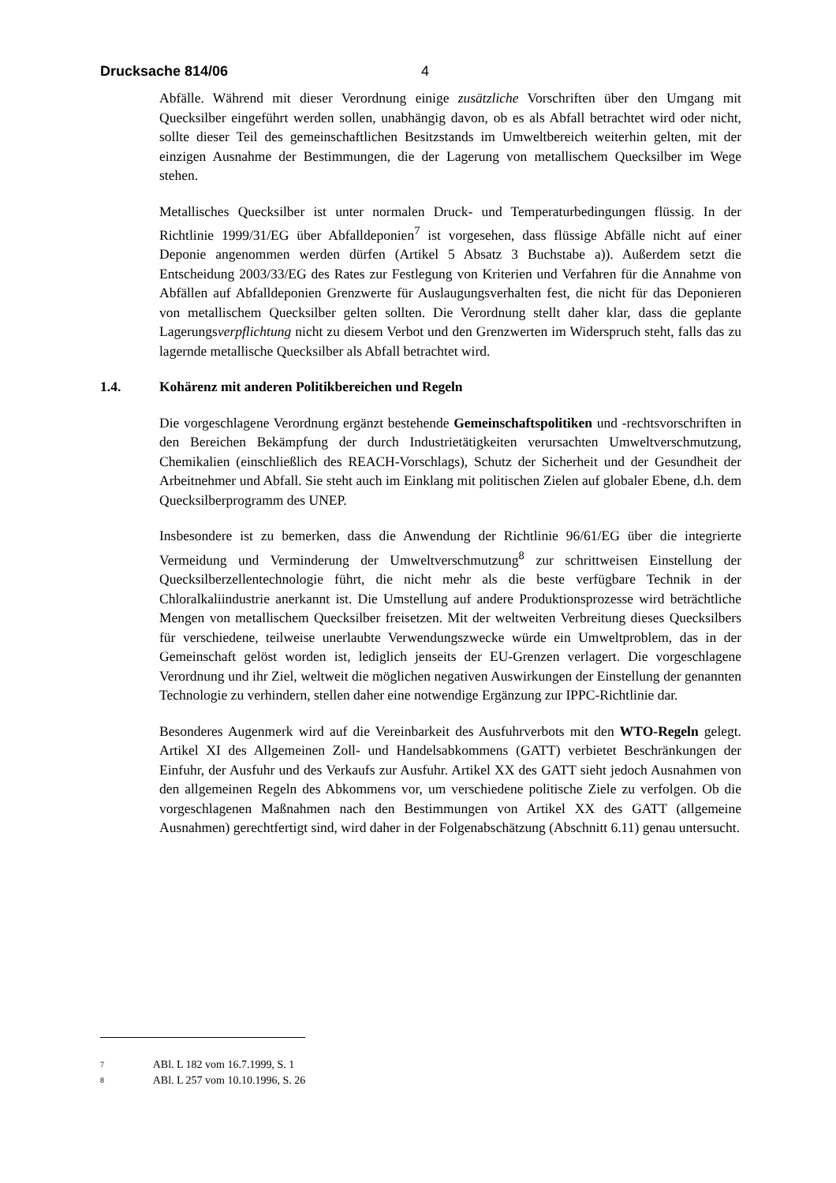Drucksache 814/06 4
Abfälle. Während mit dieser Verordnung einige zusätzliche Vorschriften über den Umgang mit Quecksilber eingeführt werden sollen, unabhängig davon, ob es als Abfall betrachtet wird oder nicht, sollte dieser Teil des gemeinschaftlichen Besitzstands im Umweltbereich weiterhin gelten, mit der einzigen Ausnahme der Bestimmungen, die der Lagerung von metallischem Quecksilber im Wege stehen.
Metallisches Quecksilber ist unter normalen Druck- und Temperaturbedingungen flüssig. In der Richtlinie 1999/31/EG über Abfalldeponien<sup>7</sup> ist vorgesehen, dass flüssige Abfälle nicht auf einer Deponie angenommen werden dürfen (Artikel 5 Absatz 3 Buchstabe a)). Außerdem setzt die Entscheidung 2003/33/EG des Rates zur Festlegung von Kriterien und Verfahren für die Annahme von Abfällen auf Abfalldeponien Grenzwerte für Auslaugungsverhalten fest, die nicht für das Deponieren von metallischem Quecksilber gelten sollten. Die Verordnung stellt daher klar, dass die geplante Lagerungsverpflichtung nicht zu diesem Verbot und den Grenzwerten im Widerspruch steht, falls das zu lagernde metallische Quecksilber als Abfall betrachtet wird.
1.4. Kohärenz mit anderen Politikbereichen und Regeln
Die vorgeschlagene Verordnung ergänzt bestehende Gemeinschaftspolitiken und -rechtsvorschriften in den Bereichen Bekämpfung der durch Industrietätigkeiten verursachten Umweltverschmutzung, Chemikalien (einschließlich des REACH-Vorschlags), Schutz der Sicherheit und der Gesundheit der Arbeitnehmer und Abfall. Sie steht auch im Einklang mit politischen Zielen auf globaler Ebene, d.h. dem Quecksilberprogramm des UNEP.
Insbesondere ist zu bemerken, dass die Anwendung der Richtlinie 96/61/EG über die integrierte Vermeidung und Verminderung der Umweltverschmutzung<sup>8</sup> zur schrittweisen Einstellung der Quecksilberzellentechnologie führt, die nicht mehr als die beste verfügbare Technik in der Chloralkaliindustrie anerkannt ist. Die Umstellung auf andere Produktionsprozesse wird beträchtliche Mengen von metallischem Quecksilber freisetzen. Mit der weltweiten Verbreitung dieses Quecksilbers für verschiedene, teilweise unerlaubte Verwendungszwecke würde ein Umweltproblem, das in der Gemeinschaft gelöst worden ist, lediglich jenseits der EU-Grenzen verlagert. Die vorgeschlagene Verordnung und ihr Ziel, weltweit die möglichen negativen Auswirkungen der Einstellung der genannten Technologie zu verhindern, stellen daher eine notwendige Ergänzung zur IPPC-Richtlinie dar.
Besonderes Augenmerk wird auf die Vereinbarkeit des Ausfuhrverbots mit den WTO-Regeln gelegt. Artikel XI des Allgemeinen Zoll- und Handelsabkommens (GATT) verbietet Beschränkungen der Einfuhr, der Ausfuhr und des Verkaufs zur Ausfuhr. Artikel XX des GATT sieht jedoch Ausnahmen von den allgemeinen Regeln des Abkommens vor, um verschiedene politische Ziele zu verfolgen. Ob die vorgeschlagenen Maßnahmen nach den Bestimmungen von Artikel XX des GATT (allgemeine Ausnahmen) gerechtfertigt sind, wird daher in der Folgenabschätzung (Abschnitt 6.11) genau untersucht.
7 ABl. L 182 vom 16.7.1999, S. 1
8 ABl. L 257 vom 10.10.1996, S. 26